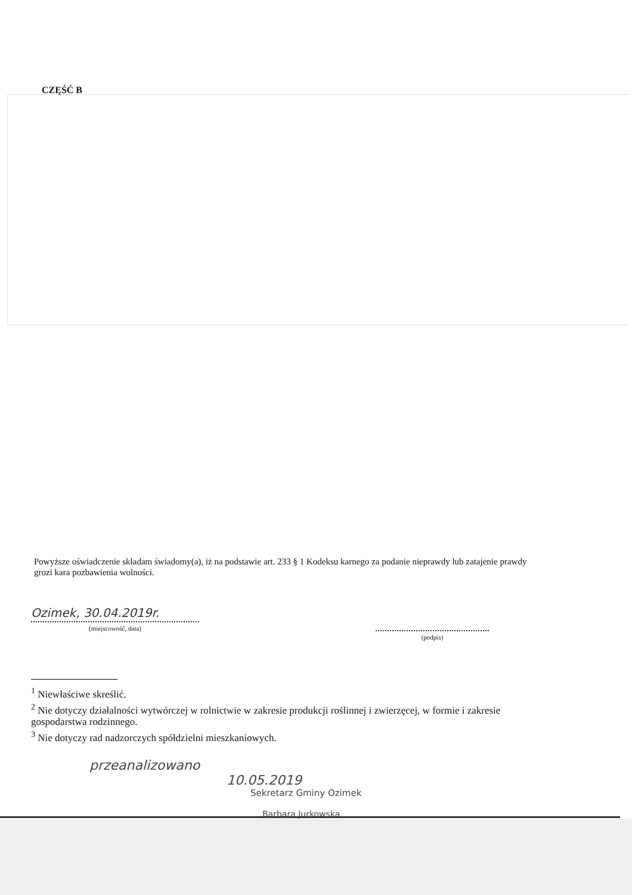CZĘŚĆ B
Powyższe oświadczenie składam świadomy(a), iż na podstawie art. 233 § 1 Kodeksu karnego za podanie nieprawdy lub zatajenie prawdy grozi kara pozbawienia wolności.
Ozimek, 30.04.2019r.
(miejscowość, data)
(podpis)
<sup>1</sup> Niewłaściwe skreślić.
<sup>2</sup> Nie dotyczy działalności wytwórczej w rolnictwie w zakresie produkcji roślinnej i zwierzęcej, w formie i zakresie gospodarstwa rodzinnego.
<sup>3</sup> Nie dotyczy rad nadzorczych spółdzielni mieszkaniowych.
przeanalizowano
10.05.2019
Sekretarz Gminy Ozimek
Barbara Jurkowska